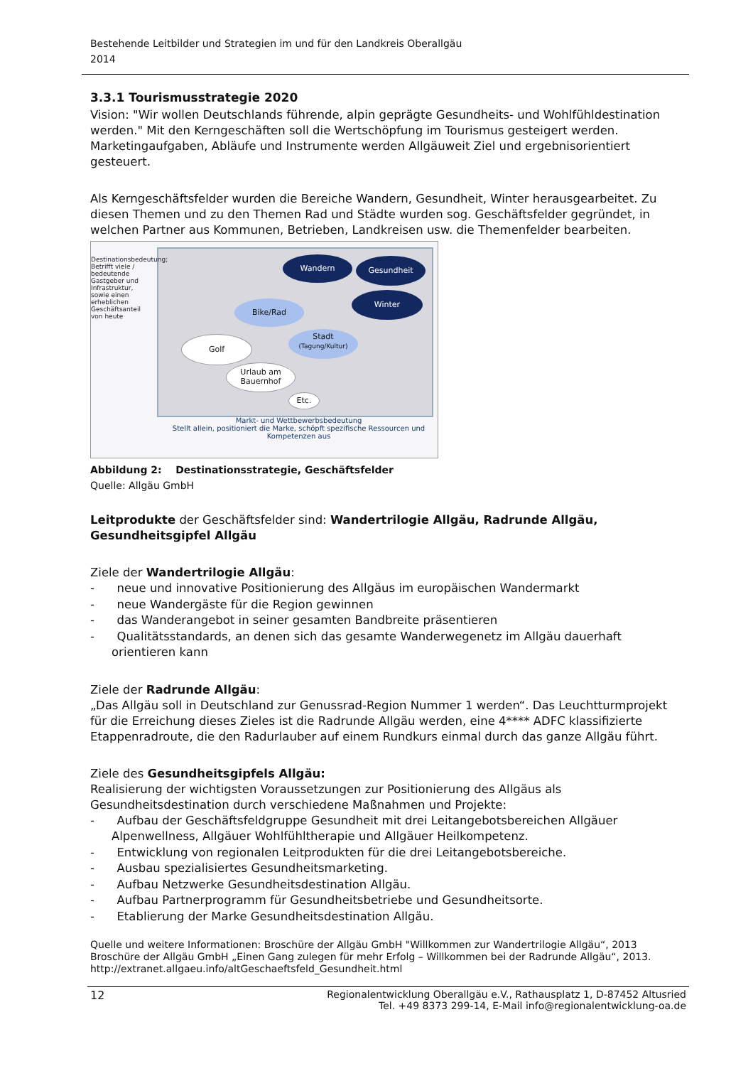Bestehende Leitbilder und Strategien im und für den Landkreis Oberallgäu
2014
3.3.1 Tourismusstrategie 2020
Vision: "Wir wollen Deutschlands führende, alpin geprägte Gesundheits- und Wohlfühldestination werden." Mit den Kerngeschäften soll die Wertschöpfung im Tourismus gesteigert werden. Marketingaufgaben, Abläufe und Instrumente werden Allgäuweit Ziel und ergebnisorientiert gesteuert.
Als Kerngeschäftsfelder wurden die Bereiche Wandern, Gesundheit, Winter herausgearbeitet. Zu diesen Themen und zu den Themen Rad und Städte wurden sog. Geschäftsfelder gegründet, in welchen Partner aus Kommunen, Betrieben, Landkreisen usw. die Themenfelder bearbeiten.
Wandern Gesundheit
Winter
Bike/Rad
Stadt
(Tagung/Kultur)
Golf
Urlaub am
Bauernhof
Etc.
Destinationsbedeutung; Betrifft viele / bedeutende Gastgeber und Infrastruktur, sowie einen erheblichen Geschäftsanteil von heute
Markt- und Wettbewerbsbedeutung
Stellt allein, positioniert die Marke, schöpft spezifische Ressourcen und Kompetenzen aus
Abbildung 2: Destinationsstrategie, Geschäftsfelder
Quelle: Allgäu GmbH
Leitprodukte der Geschäftsfelder sind: Wandertrilogie Allgäu, Radrunde Allgäu, Gesundheitsgipfel Allgäu
Ziele der Wandertrilogie Allgäu:
- neue und innovative Positionierung des Allgäus im europäischen Wandermarkt
- neue Wandergäste für die Region gewinnen
- das Wanderangebot in seiner gesamten Bandbreite präsentieren
- Qualitätsstandards, an denen sich das gesamte Wanderwegenetz im Allgäu dauerhaft orientieren kann
Ziele der Radrunde Allgäu:
„Das Allgäu soll in Deutschland zur Genussrad-Region Nummer 1 werden“. Das Leuchtturmprojekt für die Erreichung dieses Zieles ist die Radrunde Allgäu werden, eine 4**** ADFC klassifizierte Etappenradroute, die den Radurlauber auf einem Rundkurs einmal durch das ganze Allgäu führt.
Ziele des Gesundheitsgipfels Allgäu:
Realisierung der wichtigsten Voraussetzungen zur Positionierung des Allgäus als Gesundheitsdestination durch verschiedene Maßnahmen und Projekte:
- Aufbau der Geschäftsfeldgruppe Gesundheit mit drei Leitangebotsbereichen Allgäuer Alpenwellness, Allgäuer Wohlfühltherapie und Allgäuer Heilkompetenz.
- Entwicklung von regionalen Leitprodukten für die drei Leitangebotsbereiche.
- Ausbau spezialisiertes Gesundheitsmarketing.
- Aufbau Netzwerke Gesundheitsdestination Allgäu.
- Aufbau Partnerprogramm für Gesundheitsbetriebe und Gesundheitsorte.
- Etablierung der Marke Gesundheitsdestination Allgäu.
Quelle und weitere Informationen: Broschüre der Allgäu GmbH "Willkommen zur Wandertrilogie Allgäu“, 2013
Broschüre der Allgäu GmbH „Einen Gang zulegen für mehr Erfolg – Willkommen bei der Radrunde Allgäu“, 2013.
http://extranet.allgaeu.info/altGeschaeftsfeld_Gesundheit.html
12 Regionalentwicklung Oberallgäu e.V., Rathausplatz 1, D-87452 Altusried
Tel. +49 8373 299-14, E-Mail info@regionalentwicklung-oa.de